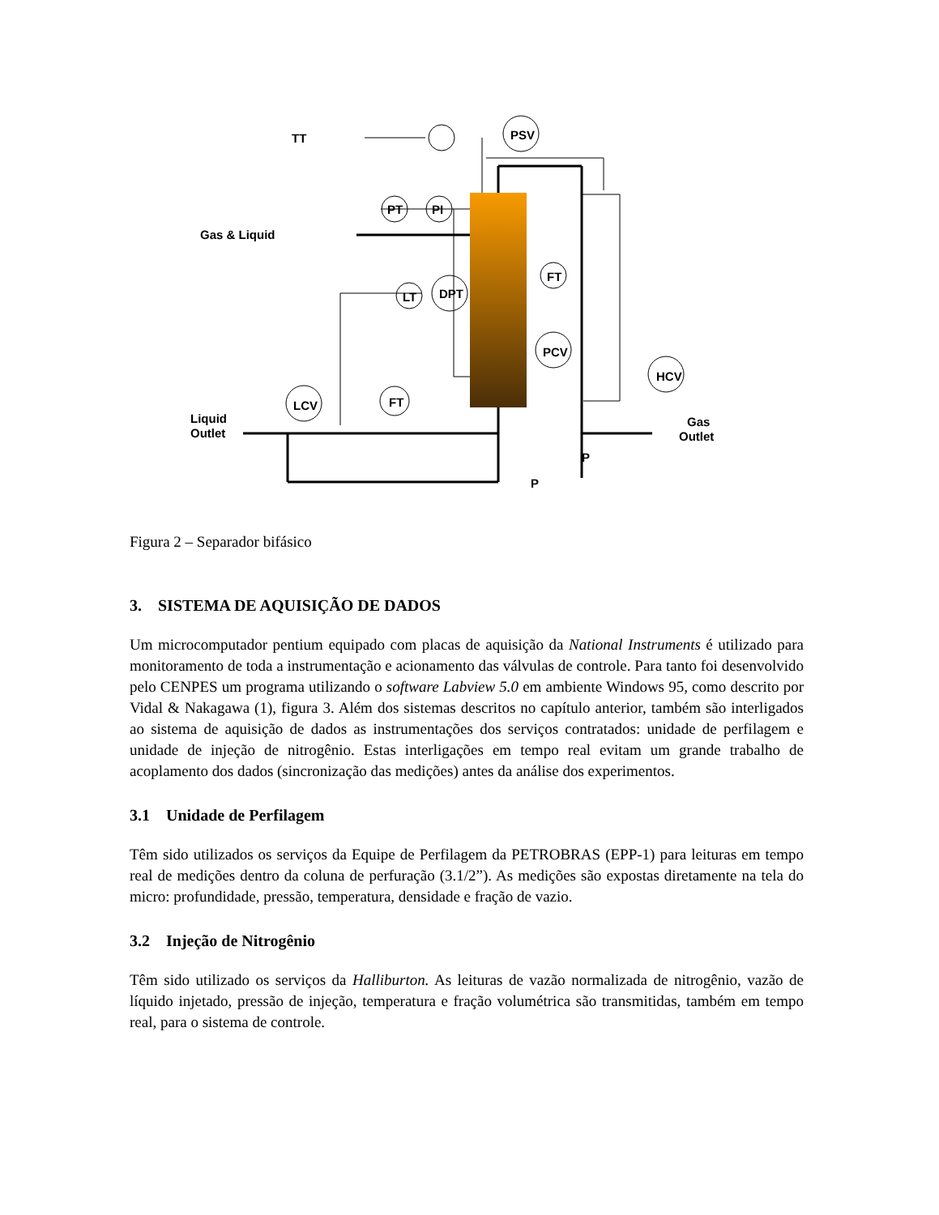TT
PSV
PT
PI
Gas & Liquid
LT
DPT
FT
PCV
HCV
LCV
FT
Liquid
Outlet
Gas
Outlet
P
P
Figura 2 – Separador bifásico
3. SISTEMA DE AQUISIÇÃO DE DADOS
Um microcomputador pentium equipado com placas de aquisição da National Instruments é utilizado para monitoramento de toda a instrumentação e acionamento das válvulas de controle. Para tanto foi desenvolvido pelo CENPES um programa utilizando o software Labview 5.0 em ambiente Windows 95, como descrito por Vidal & Nakagawa (1), figura 3. Além dos sistemas descritos no capítulo anterior, também são interligados ao sistema de aquisição de dados as instrumentações dos serviços contratados: unidade de perfilagem e unidade de injeção de nitrogênio. Estas interligações em tempo real evitam um grande trabalho de acoplamento dos dados (sincronização das medições) antes da análise dos experimentos.
3.1 Unidade de Perfilagem
Têm sido utilizados os serviços da Equipe de Perfilagem da PETROBRAS (EPP-1) para leituras em tempo real de medições dentro da coluna de perfuração (3.1/2”). As medições são expostas diretamente na tela do micro: profundidade, pressão, temperatura, densidade e fração de vazio.
3.2 Injeção de Nitrogênio
Têm sido utilizado os serviços da Halliburton. As leituras de vazão normalizada de nitrogênio, vazão de líquido injetado, pressão de injeção, temperatura e fração volumétrica são transmitidas, também em tempo real, para o sistema de controle.